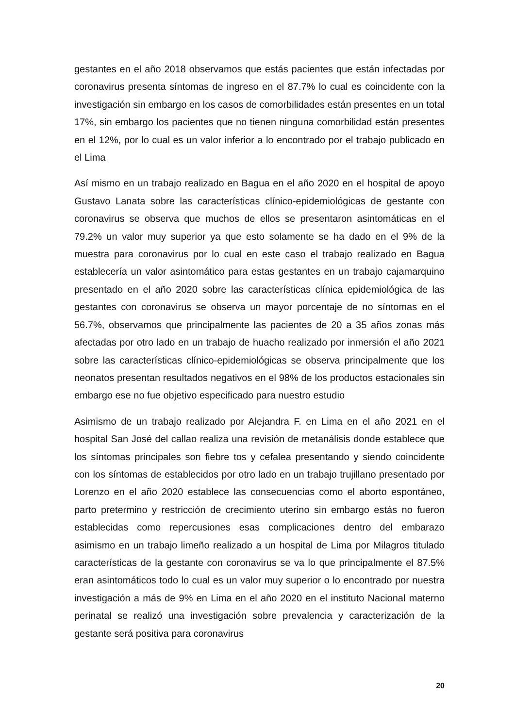gestantes en el año 2018 observamos que estás pacientes que están infectadas por coronavirus presenta síntomas de ingreso en el 87.7% lo cual es coincidente con la investigación sin embargo en los casos de comorbilidades están presentes en un total 17%, sin embargo los pacientes que no tienen ninguna comorbilidad están presentes en el 12%, por lo cual es un valor inferior a lo encontrado por el trabajo publicado en el Lima
Así mismo en un trabajo realizado en Bagua en el año 2020 en el hospital de apoyo Gustavo Lanata sobre las características clínico-epidemiológicas de gestante con coronavirus se observa que muchos de ellos se presentaron asintomáticas en el 79.2% un valor muy superior ya que esto solamente se ha dado en el 9% de la muestra para coronavirus por lo cual en este caso el trabajo realizado en Bagua establecería un valor asintomático para estas gestantes en un trabajo cajamarquino presentado en el año 2020 sobre las características clínica epidemiológica de las gestantes con coronavirus se observa un mayor porcentaje de no síntomas en el 56.7%, observamos que principalmente las pacientes de 20 a 35 años zonas más afectadas por otro lado en un trabajo de huacho realizado por inmersión el año 2021 sobre las características clínico-epidemiológicas se observa principalmente que los neonatos presentan resultados negativos en el 98% de los productos estacionales sin embargo ese no fue objetivo especificado para nuestro estudio
Asimismo de un trabajo realizado por Alejandra F. en Lima en el año 2021 en el hospital San José del callao realiza una revisión de metanálisis donde establece que los síntomas principales son fiebre tos y cefalea presentando y siendo coincidente con los síntomas de establecidos por otro lado en un trabajo trujillano presentado por Lorenzo en el año 2020 establece las consecuencias como el aborto espontáneo, parto pretermino y restricción de crecimiento uterino sin embargo estás no fueron establecidas como repercusiones esas complicaciones dentro del embarazo asimismo en un trabajo limeño realizado a un hospital de Lima por Milagros titulado características de la gestante con coronavirus se va lo que principalmente el 87.5% eran asintomáticos todo lo cual es un valor muy superior o lo encontrado por nuestra investigación a más de 9% en Lima en el año 2020 en el instituto Nacional materno perinatal se realizó una investigación sobre prevalencia y caracterización de la gestante será positiva para coronavirus
20